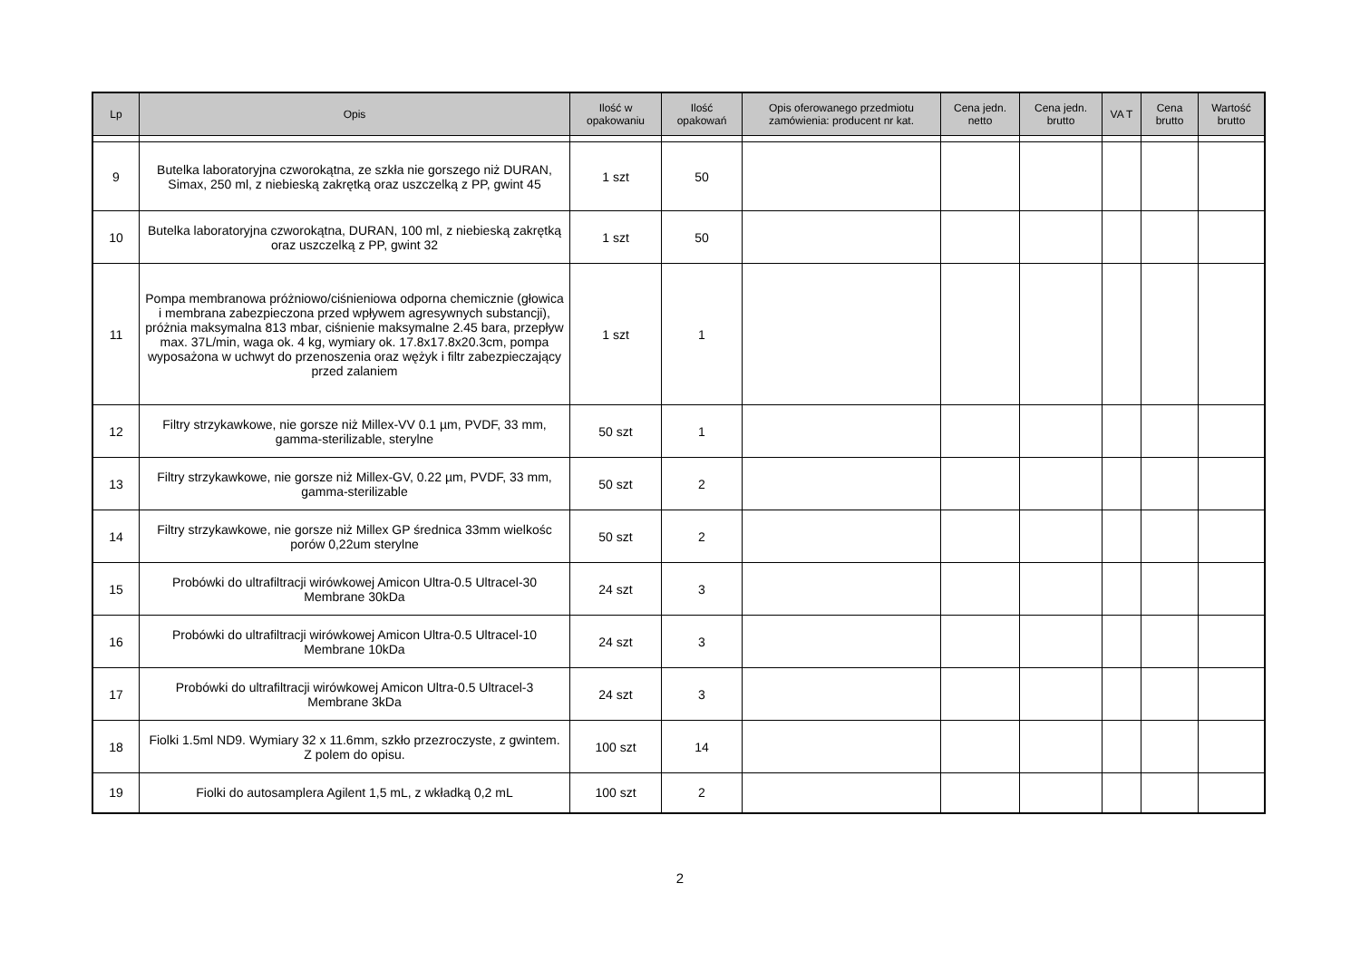| Lp | Opis | Ilość w opakowaniu | Ilość opakowań | Opis oferowanego przedmiotu zamówienia: producent nr kat. | Cena jedn. netto | Cena jedn. brutto | VA T | Cena brutto | Wartość brutto |
| --- | --- | --- | --- | --- | --- | --- | --- | --- | --- |
| 9 | Butelka laboratoryjna czworokątna, ze szkła nie gorszego niż DURAN, Simax, 250 ml, z niebieską zakrętką oraz uszczelką z PP, gwint 45 | 1 szt | 50 | | | | | | |
| 10 | Butelka laboratoryjna czworokątna, DURAN, 100 ml, z niebieską zakrętką oraz uszczelką z PP, gwint 32 | 1 szt | 50 | | | | | | |
| 11 | Pompa membranowa próżniowo/ciśnieniowa odporna chemicznie (głowica i membrana zabezpieczona przed wpływem agresywnych substancji), próżnia maksymalna 813 mbar, ciśnienie maksymalne 2.45 bara, przepływ max. 37L/min, waga ok. 4 kg, wymiary ok. 17.8x17.8x20.3cm, pompa wyposażona w uchwyt do przenoszenia oraz wężyk i filtr zabezpieczający przed zalaniem | 1 szt | 1 | | | | | | |
| 12 | Filtry strzykawkowe, nie gorsze niż Millex-VV 0.1 µm, PVDF, 33 mm, gamma-sterilizable, sterylne | 50 szt | 1 | | | | | | |
| 13 | Filtry strzykawkowe, nie gorsze niż Millex-GV, 0.22 µm, PVDF, 33 mm, gamma-sterilizable | 50 szt | 2 | | | | | | |
| 14 | Filtry strzykawkowe, nie gorsze niż Millex GP średnica 33mm wielkośc porów 0,22um sterylne | 50 szt | 2 | | | | | | |
| 15 | Probówki do ultrafiltracji wirówkowej Amicon Ultra-0.5 Ultracel-30 Membrane 30kDa | 24 szt | 3 | | | | | | |
| 16 | Probówki do ultrafiltracji wirówkowej Amicon Ultra-0.5 Ultracel-10 Membrane 10kDa | 24 szt | 3 | | | | | | |
| 17 | Probówki do ultrafiltracji wirówkowej Amicon Ultra-0.5 Ultracel-3 Membrane 3kDa | 24 szt | 3 | | | | | | |
| 18 | Fiolki 1.5ml ND9. Wymiary 32 x 11.6mm, szkło przezroczyste, z gwintem. Z polem do opisu. | 100 szt | 14 | | | | | | |
| 19 | Fiolki do autosamplera Agilent 1,5 mL, z wkładką 0,2 mL | 100 szt | 2 | | | | | | |
2